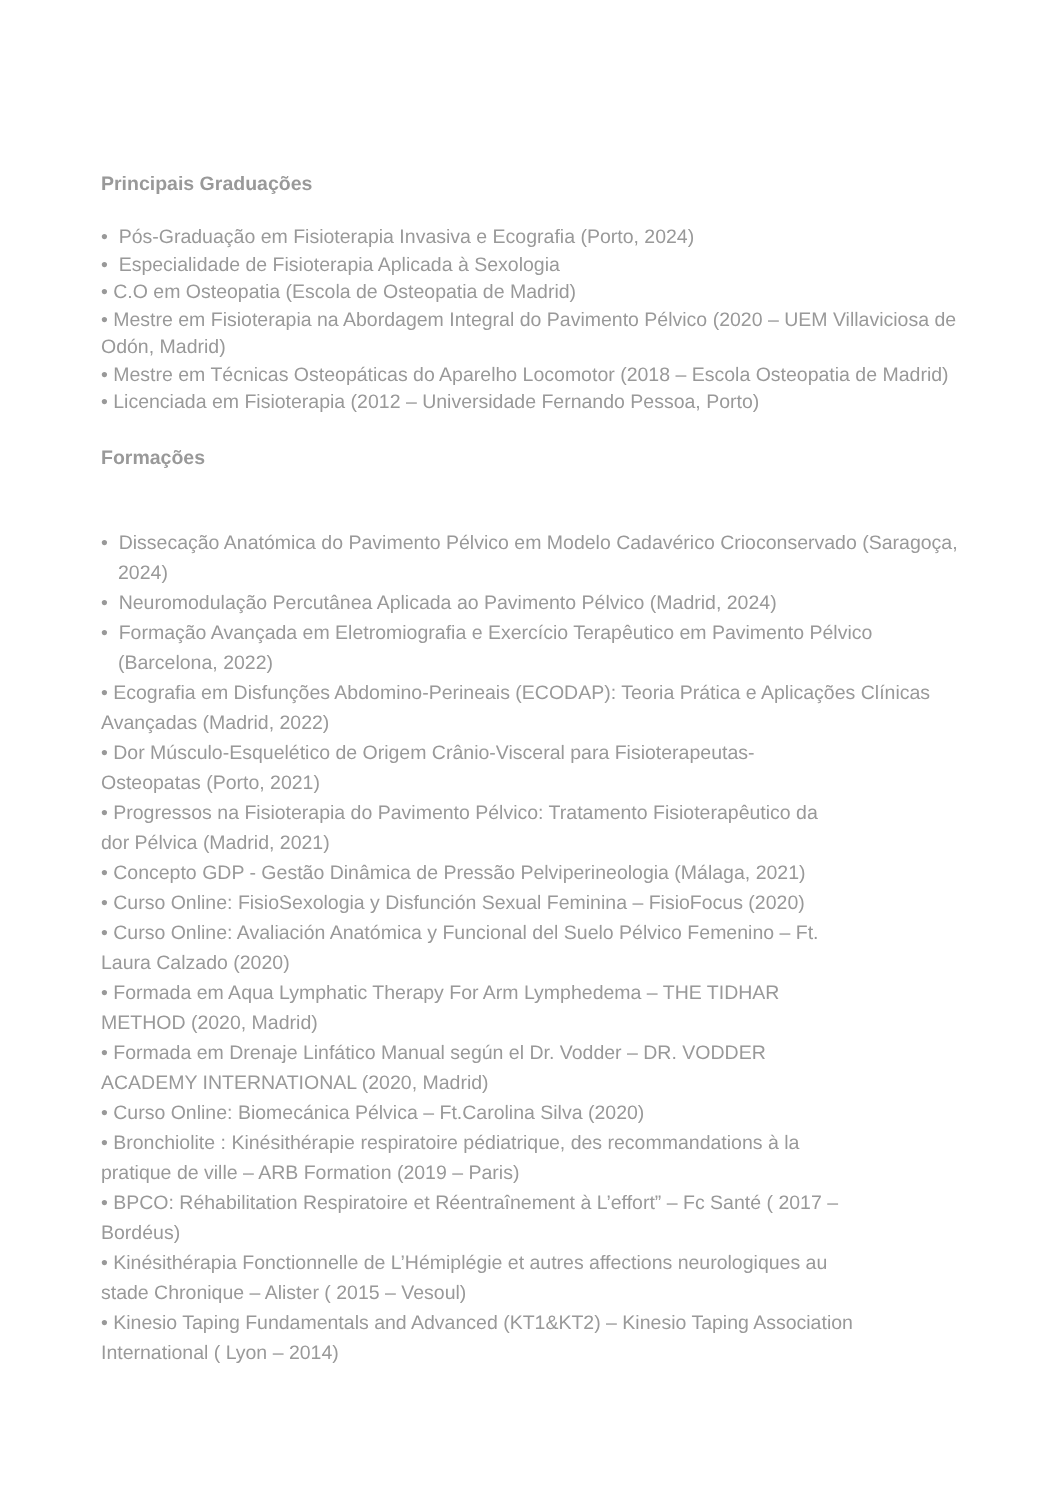Principais Graduações
• Pós-Graduação em Fisioterapia Invasiva e Ecografia (Porto, 2024)
• Especialidade de Fisioterapia Aplicada à Sexologia
• C.O em Osteopatia (Escola de Osteopatia de Madrid)
• Mestre em Fisioterapia na Abordagem Integral do Pavimento Pélvico (2020 – UEM Villaviciosa de Odón, Madrid)
• Mestre em Técnicas Osteopáticas do Aparelho Locomotor (2018 – Escola Osteopatia de Madrid)
• Licenciada em Fisioterapia (2012 – Universidade Fernando Pessoa, Porto)
Formações
• Dissecação Anatómica do Pavimento Pélvico em Modelo Cadavérico Crioconservado (Saragoça, 2024)
• Neuromodulação Percutânea Aplicada ao Pavimento Pélvico (Madrid, 2024)
• Formação Avançada em Eletromiografia e Exercício Terapêutico em Pavimento Pélvico (Barcelona, 2022)
• Ecografia em Disfunções Abdomino-Perineais (ECODAP): Teoria Prática e Aplicações Clínicas Avançadas (Madrid, 2022)
• Dor Músculo-Esquelético de Origem Crânio-Visceral para Fisioterapeutas-
Osteopatas (Porto, 2021)
• Progressos na Fisioterapia do Pavimento Pélvico: Tratamento Fisioterapêutico da
dor Pélvica (Madrid, 2021)
• Concepto GDP - Gestão Dinâmica de Pressão Pelviperineologia (Málaga, 2021)
• Curso Online: FisioSexologia y Disfunción Sexual Feminina – FisioFocus (2020)
• Curso Online: Avaliación Anatómica y Funcional del Suelo Pélvico Femenino – Ft.
Laura Calzado (2020)
• Formada em Aqua Lymphatic Therapy For Arm Lymphedema – THE TIDHAR
METHOD (2020, Madrid)
• Formada em Drenaje Linfático Manual según el Dr. Vodder – DR. VODDER
ACADEMY INTERNATIONAL (2020, Madrid)
• Curso Online: Biomecánica Pélvica – Ft.Carolina Silva (2020)
• Bronchiolite : Kinésithérapie respiratoire pédiatrique, des recommandations à la
pratique de ville – ARB Formation (2019 – Paris)
• BPCO: Réhabilitation Respiratoire et Réentraînement à L’effort” – Fc Santé ( 2017 –
Bordéus)
• Kinésithérapia Fonctionnelle de L’Hémiplégie et autres affections neurologiques au
stade Chronique – Alister ( 2015 – Vesoul)
• Kinesio Taping Fundamentals and Advanced (KT1&KT2) – Kinesio Taping Association
International ( Lyon – 2014)